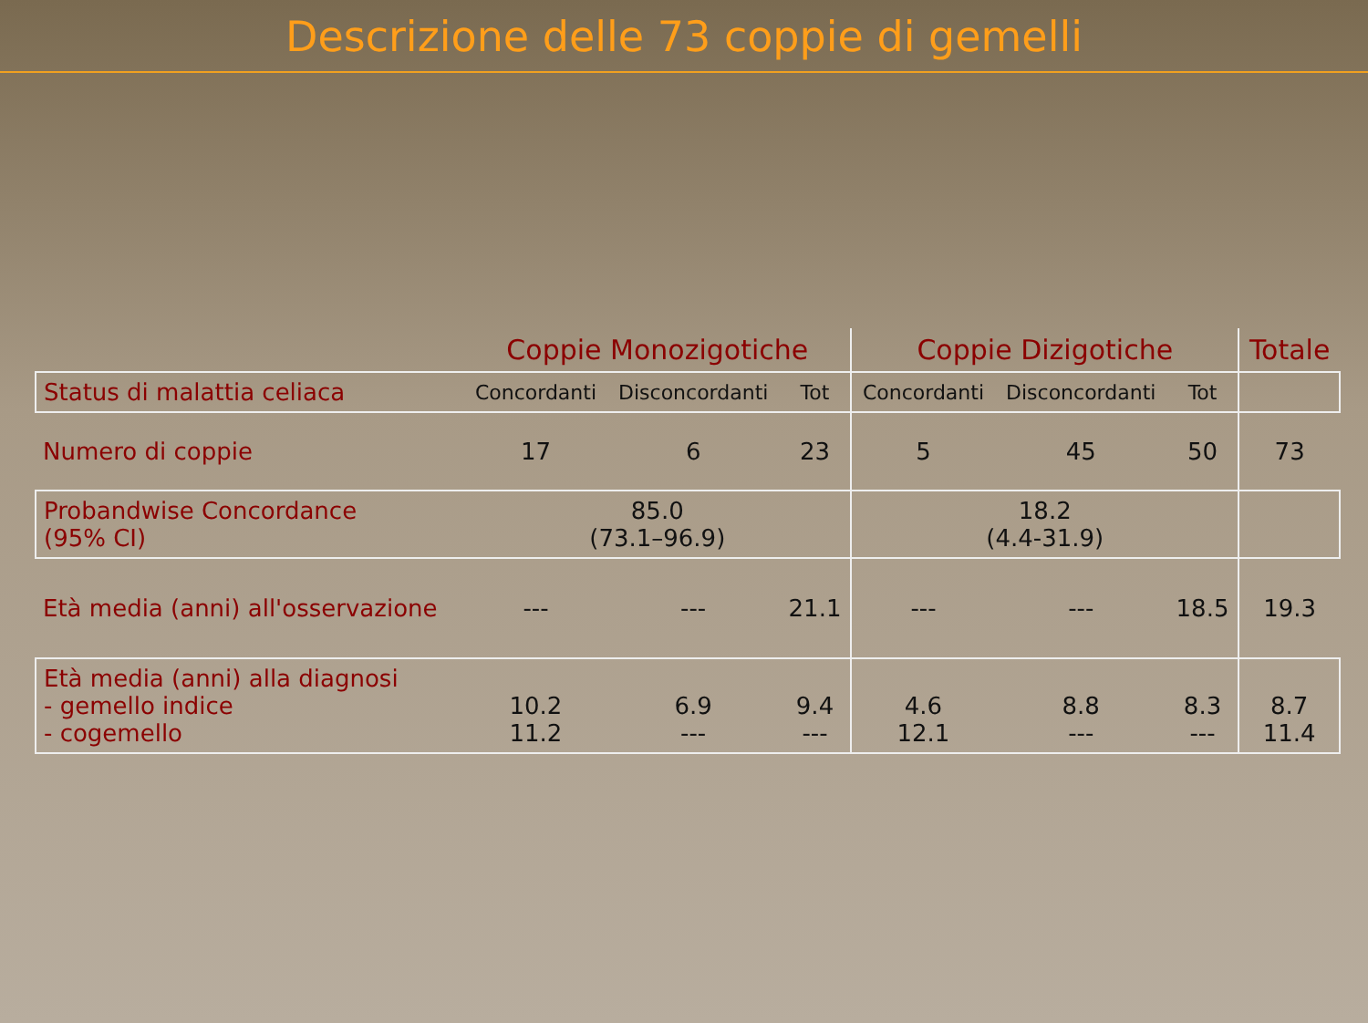Descrizione delle 73 coppie di gemelli
| | Coppie Monozigotiche | | | Coppie Dizigotiche | | | Totale |
| --- | --- | --- | --- | --- | --- | --- | --- |
| Status di malattia celiaca | Concordanti | Disconcordanti | Tot | Concordanti | Disconcordanti | Tot | |
| Numero di coppie | 17 | 6 | 23 | 5 | 45 | 50 | 73 |
| Probandwise Concordance (95% CI) | 85.0 (73.1–96.9) | | | 18.2 (4.4-31.9) | | | |
| Età media (anni) all'osservazione | --- | --- | 21.1 | --- | --- | 18.5 | 19.3 |
| Età media (anni) alla diagnosi - gemello indice - cogemello | 10.2 11.2 | 6.9 --- | 9.4 --- | 4.6 12.1 | 8.8 --- | 8.3 --- | 8.7 11.4 |